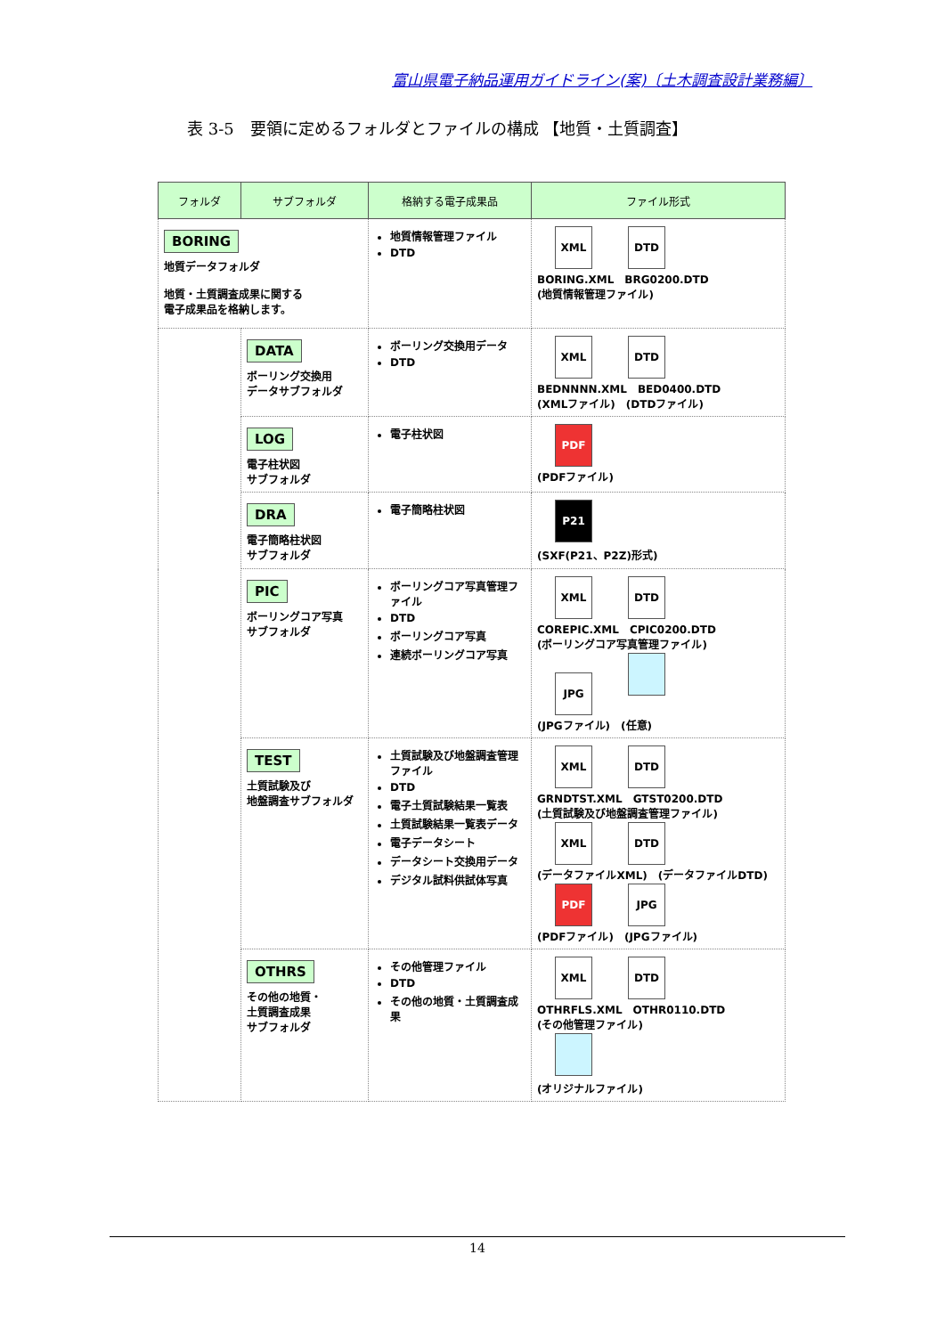富山県電子納品運用ガイドライン(案)〔土木調査設計業務編〕
表 3-5　要領に定めるフォルダとファイルの構成 【地質・土質調査】
| フォルダ | サブフォルダ | 格納する電子成果品 | ファイル形式 |
| --- | --- | --- | --- |
| BORING 地質データフォルダ 地質・土質調査成果に関する 電子成果品を格納します。 | | 地質情報管理ファイル DTD | XML DTD BORING.XML BRG0200.DTD (地質情報管理ファイル) |
| | DATA ボーリング交換用 データサブフォルダ | ボーリング交換用データ DTD | XML DTD BEDNNNN.XML BED0400.DTD (XMLファイル) (DTDファイル) |
| | LOG 電子柱状図 サブフォルダ | 電子柱状図 | PDF (PDFファイル) |
| | DRA 電子簡略柱状図 サブフォルダ | 電子簡略柱状図 | P21 (SXF(P21、P2Z)形式) |
| | PIC ボーリングコア写真 サブフォルダ | ボーリングコア写真管理ファイル DTD ボーリングコア写真 連続ボーリングコア写真 | XML DTD COREPIC.XML CPIC0200.DTD (ボーリングコア写真管理ファイル) JPG (JPGファイル) (任意) |
| | TEST 土質試験及び 地盤調査サブフォルダ | 土質試験及び地盤調査管理ファイル DTD 電子土質試験結果一覧表 土質試験結果一覧表データ 電子データシート データシート交換用データ デジタル試料供試体写真 | XML DTD GRNDTST.XML GTST0200.DTD (土質試験及び地盤調査管理ファイル) XML DTD (データファイルXML) (データファイルDTD) PDF JPG (PDFファイル) (JPGファイル) |
| | OTHRS その他の地質・ 土質調査成果 サブフォルダ | その他管理ファイル DTD その他の地質・土質調査成果 | XML DTD OTHRFLS.XML OTHR0110.DTD (その他管理ファイル) (オリジナルファイル) |
14